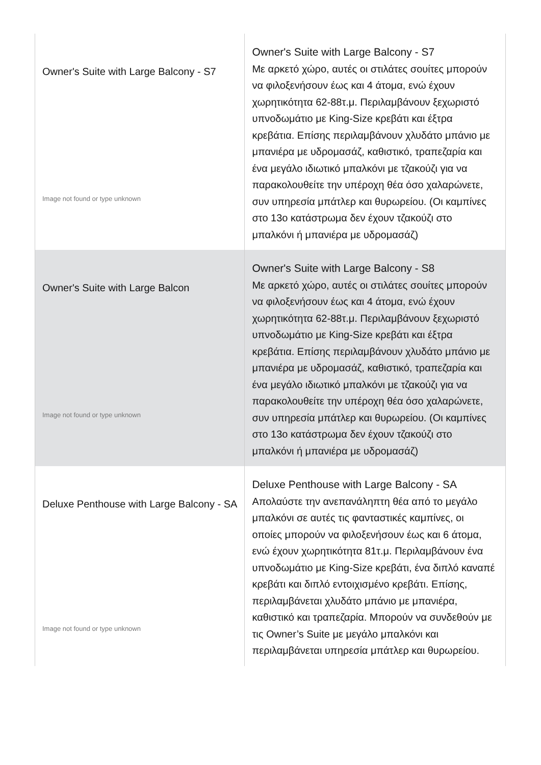| Owner's Suite with Large Balcony - S7 Image not found or type unknown | Owner's Suite with Large Balcony - S7 Με αρκετό χώρο, αυτές οι στιλάτες σουίτες μπορούν να φιλοξενήσουν έως και 4 άτομα, ενώ έχουν χωρητικότητα 62-88τ.μ. Περιλαμβάνουν ξεχωριστό υπνοδωμάτιο με King-Size κρεβάτι και έξτρα κρεβάτια. Επίσης περιλαμβάνουν χλυδάτο μπάνιο με μπανιέρα με υδρομασάζ, καθιστικό, τραπεζαρία και ένα μεγάλο ιδιωτικό μπαλκόνι με τζακούζι για να παρακολουθείτε την υπέροχη θέα όσο χαλαρώνετε, συν υπηρεσία μπάτλερ και θυρωρείου. (Οι καμπίνες στο 13ο κατάστρωμα δεν έχουν τζακούζι στο μπαλκόνι ή μπανιέρα με υδρομασάζ) |
| Owner's Suite with Large Balcon Image not found or type unknown | Owner's Suite with Large Balcony - S8 Με αρκετό χώρο, αυτές οι στιλάτες σουίτες μπορούν να φιλοξενήσουν έως και 4 άτομα, ενώ έχουν χωρητικότητα 62-88τ.μ. Περιλαμβάνουν ξεχωριστό υπνοδωμάτιο με King-Size κρεβάτι και έξτρα κρεβάτια. Επίσης περιλαμβάνουν χλυδάτο μπάνιο με μπανιέρα με υδρομασάζ, καθιστικό, τραπεζαρία και ένα μεγάλο ιδιωτικό μπαλκόνι με τζακούζι για να παρακολουθείτε την υπέροχη θέα όσο χαλαρώνετε, συν υπηρεσία μπάτλερ και θυρωρείου. (Οι καμπίνες στο 13ο κατάστρωμα δεν έχουν τζακούζι στο μπαλκόνι ή μπανιέρα με υδρομασάζ) |
| Deluxe Penthouse with Large Balcony - SA Image not found or type unknown | Deluxe Penthouse with Large Balcony - SA Απολαύστε την ανεπανάληπτη θέα από το μεγάλο μπαλκόνι σε αυτές τις φανταστικές καμπίνες, οι οποίες μπορούν να φιλοξενήσουν έως και 6 άτομα, ενώ έχουν χωρητικότητα 81τ.μ. Περιλαμβάνουν ένα υπνοδωμάτιο με King-Size κρεβάτι, ένα διπλό καναπέ κρεβάτι και διπλό εντοιχισμένο κρεβάτι. Επίσης, περιλαμβάνεται χλυδάτο μπάνιο με μπανιέρα, καθιστικό και τραπεζαρία. Μπορούν να συνδεθούν με τις Owner’s Suite με μεγάλο μπαλκόνι και περιλαμβάνεται υπηρεσία μπάτλερ και θυρωρείου. |